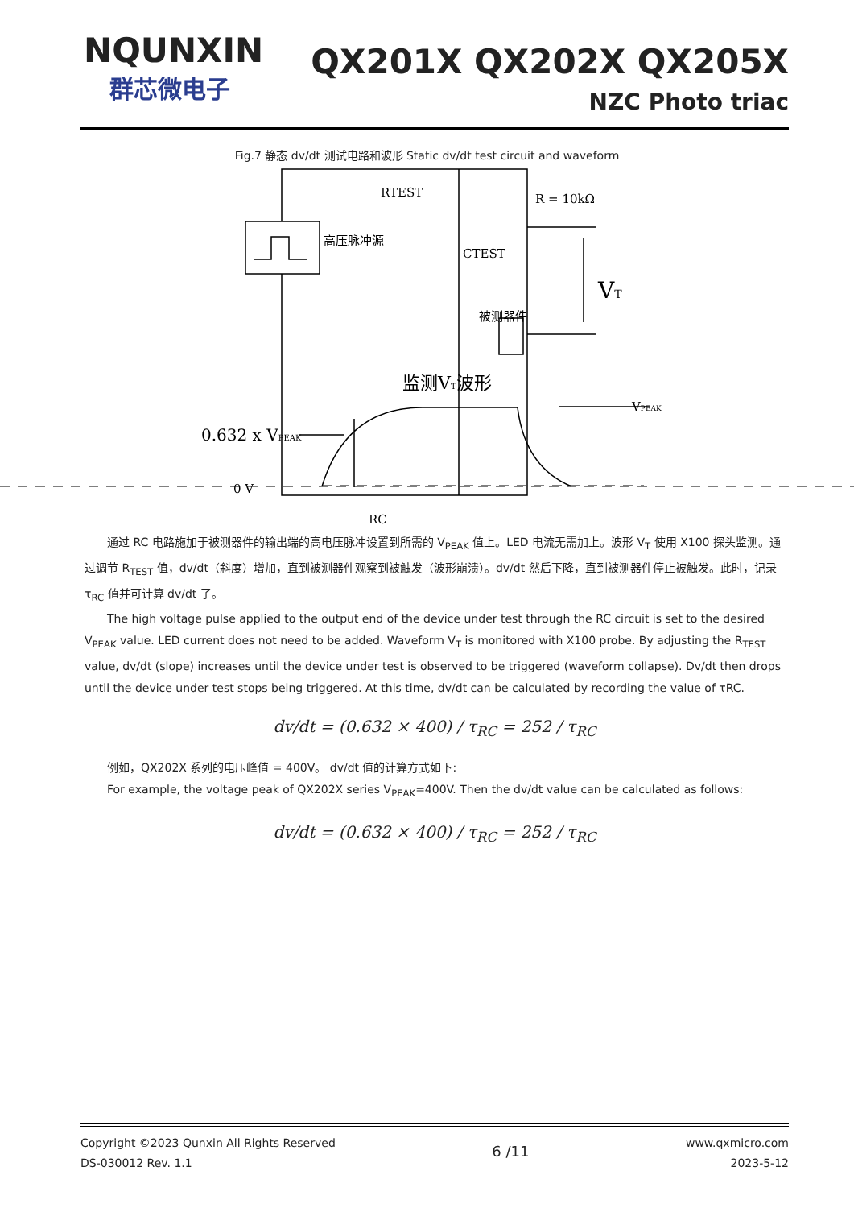NQUNXIN
群芯微电子
QX201X QX202X QX205X
NZC Photo triac
Fig.7 静态 dv/dt 测试电路和波形 Static dv/dt test circuit and waveform
RTEST
R = 10kΩ
高压脉冲源
CTEST
被测器件
VT
监测VT波形
VPEAK
0.632 x VPEAK
0 V
RC
通过 RC 电路施加于被测器件的输出端的高电压脉冲设置到所需的 V<sub>PEAK</sub> 值上。LED 电流无需加上。波形 V<sub>T</sub> 使用 X100 探头监测。通过调节 R<sub>TEST</sub> 值，dv/dt（斜度）增加，直到被测器件观察到被触发（波形崩溃）。dv/dt 然后下降，直到被测器件停止被触发。此时，记录τ<sub>RC</sub> 值并可计算 dv/dt 了。
The high voltage pulse applied to the output end of the device under test through the RC circuit is set to the desired V<sub>PEAK</sub> value. LED current does not need to be added. Waveform V<sub>T</sub> is monitored with X100 probe. By adjusting the R<sub>TEST</sub> value, dv/dt (slope) increases until the device under test is observed to be triggered (waveform collapse). Dv/dt then drops until the device under test stops being triggered. At this time, dv/dt can be calculated by recording the value of τRC.
dv/dt = (0.632 × 400) / τ<sub>RC</sub> = 252 / τ<sub>RC</sub>
例如，QX202X 系列的电压峰值 = 400V。 dv/dt 值的计算方式如下:
For example, the voltage peak of QX202X series V<sub>PEAK</sub>=400V. Then the dv/dt value can be calculated as follows:
dv/dt = (0.632 × 400) / τ<sub>RC</sub> = 252 / τ<sub>RC</sub>
Copyright ©2023 Qunxin All Rights Reserved
DS-030012 Rev. 1.1
6 /11
www.qxmicro.com
2023-5-12